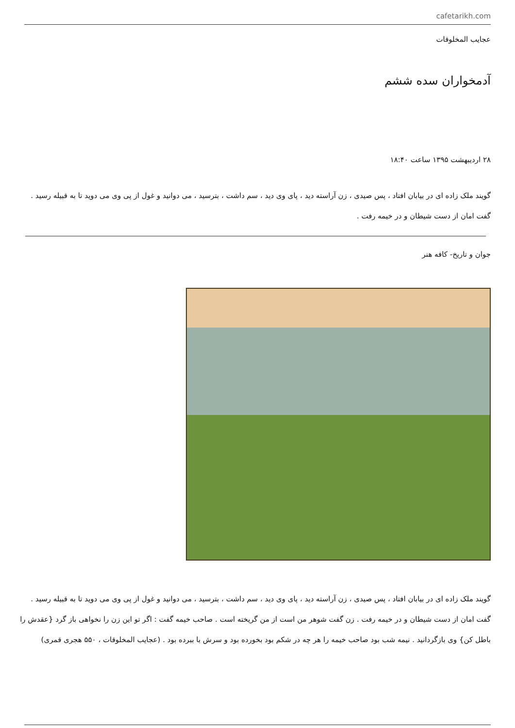cafetarikh.com
عجایب المخلوقات
آدمخواران سده ششم
۲۸ اردیبهشت ۱۳۹۵ ساعت ۱۸:۴۰
گویند ملک زاده ای در بیابان افتاد ، پس صیدی ، زن آراسته دید ، پای وی دید ، سم داشت ، بترسید ، می دوانید و غول از پی وی می دوید تا به قبیله رسید . گفت امان از دست شیطان و در خیمه رفت .
جوان و تاریخ- کافه هنر
گویند ملک زاده ای در بیابان افتاد ، پس صیدی ، زن آراسته دید ، پای وی دید ، سم داشت ، بترسید ، می دوانید و غول از پی وی می دوید تا به قبیله رسید . گفت امان از دست شیطان و در خیمه رفت . زن گفت شوهر من است از من گریخته است . صاحب خیمه گفت : اگر تو این زن را نخواهی باز گرد {عقدش را باطل کن} وی بازگردانید . نیمه شب بود صاحب خیمه را هر چه در شکم بود بخورده بود و سرش با ببرده بود . (عجایب المخلوقات ، ۵۵۰ هجری قمری)